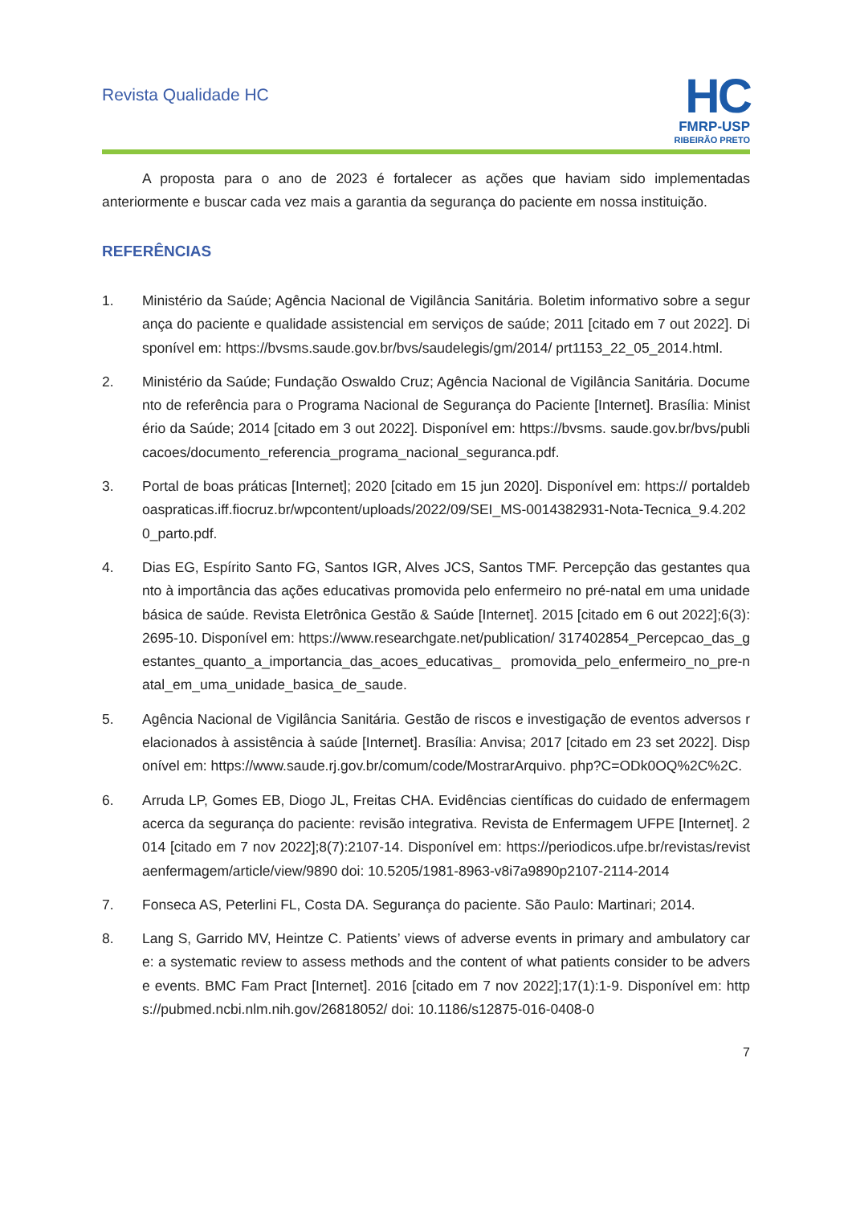Revista Qualidade HC
HC
FMRP-USP
RIBEIRÃO PRETO
A proposta para o ano de 2023 é fortalecer as ações que haviam sido implementadas anteriormente e buscar cada vez mais a garantia da segurança do paciente em nossa instituição.
REFERÊNCIAS
1. Ministério da Saúde; Agência Nacional de Vigilância Sanitária. Boletim informativo sobre a segurança do paciente e qualidade assistencial em serviços de saúde; 2011 [citado em 7 out 2022]. Disponível em: https://bvsms.saude.gov.br/bvs/saudelegis/gm/2014/ prt1153_22_05_2014.html.
2. Ministério da Saúde; Fundação Oswaldo Cruz; Agência Nacional de Vigilância Sanitária. Documento de referência para o Programa Nacional de Segurança do Paciente [Internet]. Brasília: Ministério da Saúde; 2014 [citado em 3 out 2022]. Disponível em: https://bvsms. saude.gov.br/bvs/publicacoes/documento_referencia_programa_nacional_seguranca.pdf.
3. Portal de boas práticas [Internet]; 2020 [citado em 15 jun 2020]. Disponível em: https:// portaldeboaspraticas.iff.fiocruz.br/wpcontent/uploads/2022/09/SEI_MS-0014382931-Nota-Tecnica_9.4.2020_parto.pdf.
4. Dias EG, Espírito Santo FG, Santos IGR, Alves JCS, Santos TMF. Percepção das gestantes quanto à importância das ações educativas promovida pelo enfermeiro no pré-natal em uma unidade básica de saúde. Revista Eletrônica Gestão & Saúde [Internet]. 2015 [citado em 6 out 2022];6(3):2695-10. Disponível em: https://www.researchgate.net/publication/ 317402854_Percepcao_das_gestantes_quanto_a_importancia_das_acoes_educativas_ promovida_pelo_enfermeiro_no_pre-natal_em_uma_unidade_basica_de_saude.
5. Agência Nacional de Vigilância Sanitária. Gestão de riscos e investigação de eventos adversos relacionados à assistência à saúde [Internet]. Brasília: Anvisa; 2017 [citado em 23 set 2022]. Disponível em: https://www.saude.rj.gov.br/comum/code/MostrarArquivo. php?C=ODk0OQ%2C%2C.
6. Arruda LP, Gomes EB, Diogo JL, Freitas CHA. Evidências científicas do cuidado de enfermagem acerca da segurança do paciente: revisão integrativa. Revista de Enfermagem UFPE [Internet]. 2014 [citado em 7 nov 2022];8(7):2107-14. Disponível em: https://periodicos.ufpe.br/revistas/revistaenfermagem/article/view/9890 doi: 10.5205/1981-8963-v8i7a9890p2107-2114-2014
7. Fonseca AS, Peterlini FL, Costa DA. Segurança do paciente. São Paulo: Martinari; 2014.
8. Lang S, Garrido MV, Heintze C. Patients’ views of adverse events in primary and ambulatory care: a systematic review to assess methods and the content of what patients consider to be adverse events. BMC Fam Pract [Internet]. 2016 [citado em 7 nov 2022];17(1):1-9. Disponível em: https://pubmed.ncbi.nlm.nih.gov/26818052/ doi: 10.1186/s12875-016-0408-0
7